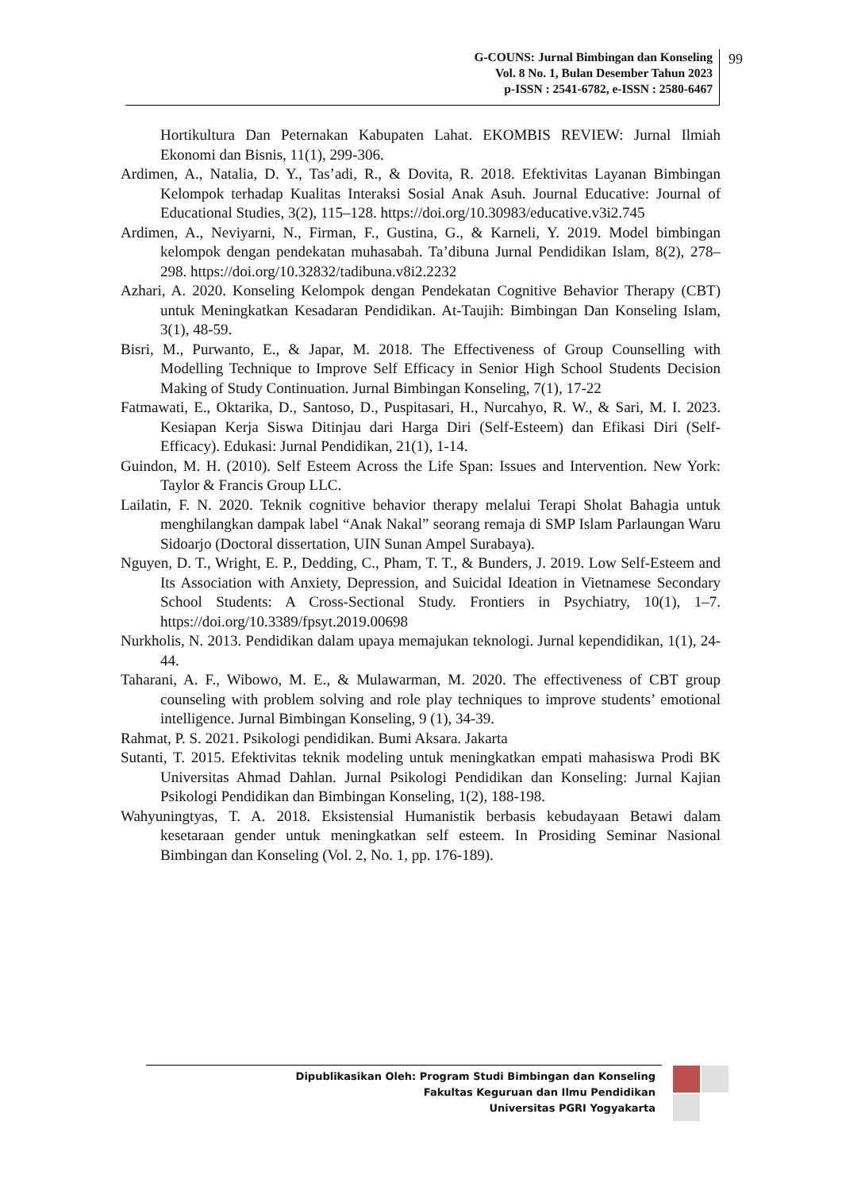G-COUNS: Jurnal Bimbingan dan Konseling
Vol. 8 No. 1, Bulan Desember Tahun 2023
p-ISSN : 2541-6782, e-ISSN : 2580-6467
99
Hortikultura Dan Peternakan Kabupaten Lahat. EKOMBIS REVIEW: Jurnal Ilmiah Ekonomi dan Bisnis, 11(1), 299-306.
Ardimen, A., Natalia, D. Y., Tas’adi, R., & Dovita, R. 2018. Efektivitas Layanan Bimbingan Kelompok terhadap Kualitas Interaksi Sosial Anak Asuh. Journal Educative: Journal of Educational Studies, 3(2), 115–128. https://doi.org/10.30983/educative.v3i2.745
Ardimen, A., Neviyarni, N., Firman, F., Gustina, G., & Karneli, Y. 2019. Model bimbingan kelompok dengan pendekatan muhasabah. Ta’dibuna Jurnal Pendidikan Islam, 8(2), 278–298. https://doi.org/10.32832/tadibuna.v8i2.2232
Azhari, A. 2020. Konseling Kelompok dengan Pendekatan Cognitive Behavior Therapy (CBT) untuk Meningkatkan Kesadaran Pendidikan. At-Taujih: Bimbingan Dan Konseling Islam, 3(1), 48-59.
Bisri, M., Purwanto, E., & Japar, M. 2018. The Effectiveness of Group Counselling with Modelling Technique to Improve Self Efficacy in Senior High School Students Decision Making of Study Continuation. Jurnal Bimbingan Konseling, 7(1), 17-22
Fatmawati, E., Oktarika, D., Santoso, D., Puspitasari, H., Nurcahyo, R. W., & Sari, M. I. 2023. Kesiapan Kerja Siswa Ditinjau dari Harga Diri (Self-Esteem) dan Efikasi Diri (Self-Efficacy). Edukasi: Jurnal Pendidikan, 21(1), 1-14.
Guindon, M. H. (2010). Self Esteem Across the Life Span: Issues and Intervention. New York: Taylor & Francis Group LLC.
Lailatin, F. N. 2020. Teknik cognitive behavior therapy melalui Terapi Sholat Bahagia untuk menghilangkan dampak label “Anak Nakal” seorang remaja di SMP Islam Parlaungan Waru Sidoarjo (Doctoral dissertation, UIN Sunan Ampel Surabaya).
Nguyen, D. T., Wright, E. P., Dedding, C., Pham, T. T., & Bunders, J. 2019. Low Self-Esteem and Its Association with Anxiety, Depression, and Suicidal Ideation in Vietnamese Secondary School Students: A Cross-Sectional Study. Frontiers in Psychiatry, 10(1), 1–7. https://doi.org/10.3389/fpsyt.2019.00698
Nurkholis, N. 2013. Pendidikan dalam upaya memajukan teknologi. Jurnal kependidikan, 1(1), 24-44.
Taharani, A. F., Wibowo, M. E., & Mulawarman, M. 2020. The effectiveness of CBT group counseling with problem solving and role play techniques to improve students’ emotional intelligence. Jurnal Bimbingan Konseling, 9 (1), 34-39.
Rahmat, P. S. 2021. Psikologi pendidikan. Bumi Aksara. Jakarta
Sutanti, T. 2015. Efektivitas teknik modeling untuk meningkatkan empati mahasiswa Prodi BK Universitas Ahmad Dahlan. Jurnal Psikologi Pendidikan dan Konseling: Jurnal Kajian Psikologi Pendidikan dan Bimbingan Konseling, 1(2), 188-198.
Wahyuningtyas, T. A. 2018. Eksistensial Humanistik berbasis kebudayaan Betawi dalam kesetaraan gender untuk meningkatkan self esteem. In Prosiding Seminar Nasional Bimbingan dan Konseling (Vol. 2, No. 1, pp. 176-189).
Dipublikasikan Oleh: Program Studi Bimbingan dan Konseling
Fakultas Keguruan dan Ilmu Pendidikan
Universitas PGRI Yogyakarta